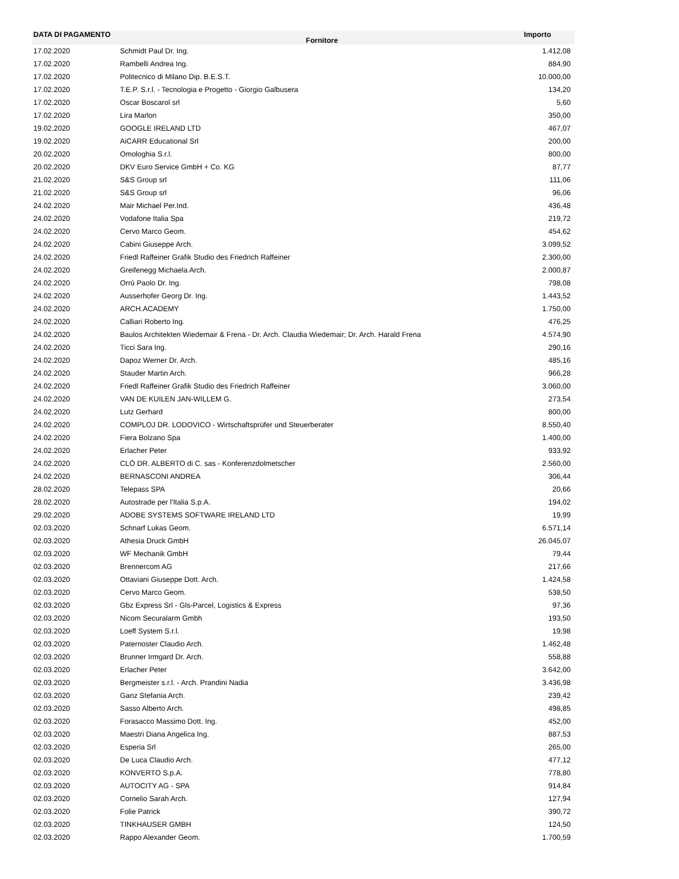| DATA DI PAGAMENTO | Fornitore | Importo |
| --- | --- | --- |
| 17.02.2020 | Schmidt Paul Dr. Ing. | 1.412,08 |
| 17.02.2020 | Rambelli Andrea Ing. | 884,90 |
| 17.02.2020 | Politecnico di Milano Dip. B.E.S.T. | 10.000,00 |
| 17.02.2020 | T.E.P. S.r.l. - Tecnologia e Progetto - Giorgio Galbusera | 134,20 |
| 17.02.2020 | Oscar Boscarol srl | 5,60 |
| 17.02.2020 | Lira Marlon | 350,00 |
| 19.02.2020 | GOOGLE IRELAND LTD | 467,07 |
| 19.02.2020 | AiCARR Educational Srl | 200,00 |
| 20.02.2020 | Omologhia S.r.l. | 800,00 |
| 20.02.2020 | DKV Euro Service GmbH + Co. KG | 87,77 |
| 21.02.2020 | S&S Group srl | 111,06 |
| 21.02.2020 | S&S Group srl | 96,06 |
| 24.02.2020 | Mair Michael Per.Ind. | 436,48 |
| 24.02.2020 | Vodafone Italia Spa | 219,72 |
| 24.02.2020 | Cervo Marco Geom. | 454,62 |
| 24.02.2020 | Cabini Giuseppe Arch. | 3.099,52 |
| 24.02.2020 | Friedl Raffeiner Grafik Studio des Friedrich Raffeiner | 2.300,00 |
| 24.02.2020 | Greifenegg Michaela Arch. | 2.000,87 |
| 24.02.2020 | Orrù Paolo Dr. Ing. | 798,08 |
| 24.02.2020 | Ausserhofer Georg Dr. Ing. | 1.443,52 |
| 24.02.2020 | ARCH.ACADEMY | 1.750,00 |
| 24.02.2020 | Calliari Roberto Ing. | 476,25 |
| 24.02.2020 | Baulos Architekten Wiedemair & Frena - Dr. Arch. Claudia Wiedemair; Dr. Arch. Harald Frena | 4.574,90 |
| 24.02.2020 | Ticci Sara Ing. | 290,16 |
| 24.02.2020 | Dapoz Werner Dr. Arch. | 485,16 |
| 24.02.2020 | Stauder Martin Arch. | 966,28 |
| 24.02.2020 | Friedl Raffeiner Grafik Studio des Friedrich Raffeiner | 3.060,00 |
| 24.02.2020 | VAN DE KUILEN JAN-WILLEM G. | 273,54 |
| 24.02.2020 | Lutz Gerhard | 800,00 |
| 24.02.2020 | COMPLOJ DR. LODOVICO - Wirtschaftsprüfer und Steuerberater | 8.550,40 |
| 24.02.2020 | Fiera Bolzano Spa | 1.400,00 |
| 24.02.2020 | Erlacher Peter | 933,92 |
| 24.02.2020 | CLÓ DR. ALBERTO di C. sas - Konferenzdolmetscher | 2.560,00 |
| 24.02.2020 | BERNASCONI ANDREA | 306,44 |
| 28.02.2020 | Telepass SPA | 20,66 |
| 28.02.2020 | Autostrade per l'Italia S.p.A. | 194,02 |
| 29.02.2020 | ADOBE SYSTEMS SOFTWARE IRELAND LTD | 19,99 |
| 02.03.2020 | Schnarf Lukas Geom. | 6.571,14 |
| 02.03.2020 | Athesia Druck GmbH | 26.045,07 |
| 02.03.2020 | WF Mechanik GmbH | 79,44 |
| 02.03.2020 | Brennercom AG | 217,66 |
| 02.03.2020 | Ottaviani Giuseppe Dott. Arch. | 1.424,58 |
| 02.03.2020 | Cervo Marco Geom. | 538,50 |
| 02.03.2020 | Gbz Express Srl - Gls-Parcel, Logistics & Express | 97,36 |
| 02.03.2020 | Nicom Securalarm Gmbh | 193,50 |
| 02.03.2020 | Loeff System S.r.l. | 19,98 |
| 02.03.2020 | Paternoster Claudio Arch. | 1.462,48 |
| 02.03.2020 | Brunner Irmgard Dr. Arch. | 558,88 |
| 02.03.2020 | Erlacher Peter | 3.642,00 |
| 02.03.2020 | Bergmeister s.r.l. - Arch. Prandini Nadia | 3.436,98 |
| 02.03.2020 | Ganz Stefania Arch. | 239,42 |
| 02.03.2020 | Sasso Alberto Arch. | 498,85 |
| 02.03.2020 | Forasacco Massimo Dott. Ing. | 452,00 |
| 02.03.2020 | Maestri Diana Angelica Ing. | 887,53 |
| 02.03.2020 | Esperia Srl | 265,00 |
| 02.03.2020 | De Luca Claudio Arch. | 477,12 |
| 02.03.2020 | KONVERTO S.p.A. | 778,80 |
| 02.03.2020 | AUTOCITY AG - SPA | 914,84 |
| 02.03.2020 | Cornelio Sarah Arch. | 127,94 |
| 02.03.2020 | Folie Patrick | 390,72 |
| 02.03.2020 | TINKHAUSER GMBH | 124,50 |
| 02.03.2020 | Rappo Alexander Geom. | 1.700,59 |